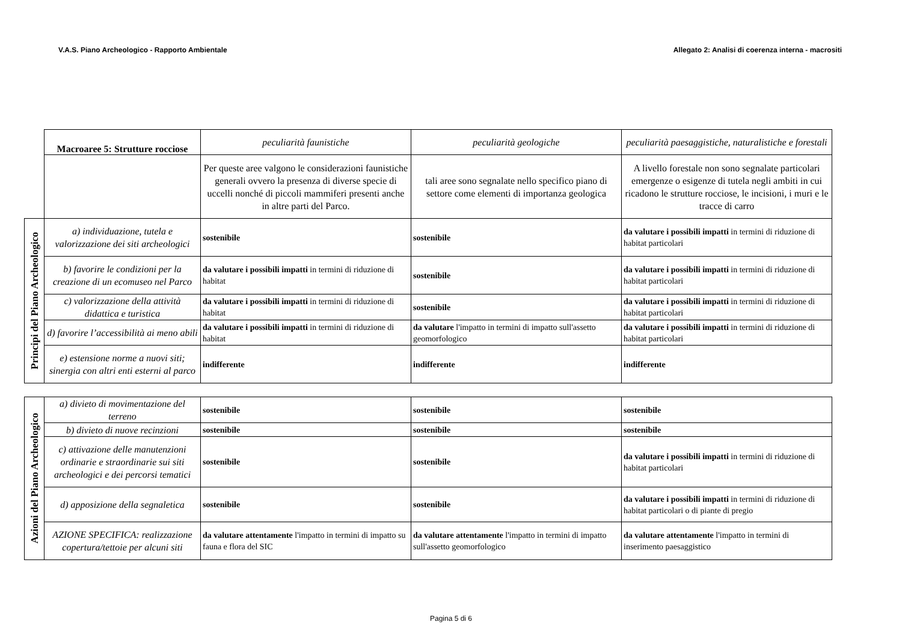V.A.S. Piano Archeologico - Rapporto Ambientale Allegato 2: Analisi di coerenza interna - macrositi
| | Macroaree 5: Strutture rocciose | peculiarità faunistiche | peculiarità geologiche | peculiarità paesaggistiche, naturalistiche e forestali |
| | | Per queste aree valgono le considerazioni faunistiche generali ovvero la presenza di diverse specie di uccelli nonché di piccoli mammiferi presenti anche in altre parti del Parco. | tali aree sono segnalate nello specifico piano di settore come elementi di importanza geologica | A livello forestale non sono segnalate particolari emergenze o esigenze di tutela negli ambiti in cui ricadono le strutture rocciose, le incisioni, i muri e le tracce di carro |
| Principi del Piano Archeologico | a) individuazione, tutela e valorizzazione dei siti archeologici | sostenibile | sostenibile | da valutare i possibili impatti in termini di riduzione di habitat particolari |
| | b) favorire le condizioni per la creazione di un ecomuseo nel Parco | da valutare i possibili impatti in termini di riduzione di habitat | sostenibile | da valutare i possibili impatti in termini di riduzione di habitat particolari |
| | c) valorizzazione della attività didattica e turistica | da valutare i possibili impatti in termini di riduzione di habitat | sostenibile | da valutare i possibili impatti in termini di riduzione di habitat particolari |
| | d) favorire l’accessibilità ai meno abili | da valutare i possibili impatti in termini di riduzione di habitat | da valutare l'impatto in termini di impatto sull'assetto geomorfologico | da valutare i possibili impatti in termini di riduzione di habitat particolari |
| | e) estensione norme a nuovi siti; sinergia con altri enti esterni al parco | indifferente | indifferente | indifferente |
| Azioni del Piano Archeologico | a) divieto di movimentazione del terreno | sostenibile | sostenibile | sostenibile |
| | b) divieto di nuove recinzioni | sostenibile | sostenibile | sostenibile |
| | c) attivazione delle manutenzioni ordinarie e straordinarie sui siti archeologici e dei percorsi tematici | sostenibile | sostenibile | da valutare i possibili impatti in termini di riduzione di habitat particolari |
| | d) apposizione della segnaletica | sostenibile | sostenibile | da valutare i possibili impatti in termini di riduzione di habitat particolari o di piante di pregio |
| | AZIONE SPECIFICA: realizzazione copertura/tettoie per alcuni siti | da valutare attentamente l'impatto in termini di impatto su fauna e flora del SIC | da valutare attentamente l'impatto in termini di impatto sull'assetto geomorfologico | da valutare attentamente l'impatto in termini di inserimento paesaggistico |
Pagina 5 di 6